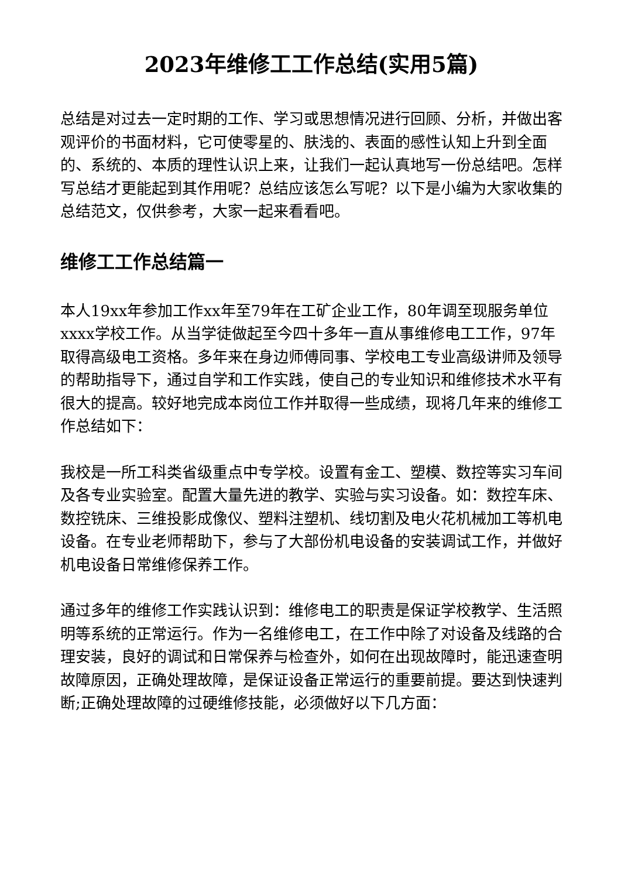2023年维修工工作总结(实用5篇)
总结是对过去一定时期的工作、学习或思想情况进行回顾、分析，并做出客观评价的书面材料，它可使零星的、肤浅的、表面的感性认知上升到全面的、系统的、本质的理性认识上来，让我们一起认真地写一份总结吧。怎样写总结才更能起到其作用呢？总结应该怎么写呢？以下是小编为大家收集的总结范文，仅供参考，大家一起来看看吧。
维修工工作总结篇一
本人19xx年参加工作xx年至79年在工矿企业工作，80年调至现服务单位xxxx学校工作。从当学徒做起至今四十多年一直从事维修电工工作，97年取得高级电工资格。多年来在身边师傅同事、学校电工专业高级讲师及领导的帮助指导下，通过自学和工作实践，使自己的专业知识和维修技术水平有很大的提高。较好地完成本岗位工作并取得一些成绩，现将几年来的维修工作总结如下：
我校是一所工科类省级重点中专学校。设置有金工、塑模、数控等实习车间及各专业实验室。配置大量先进的教学、实验与实习设备。如：数控车床、数控铣床、三维投影成像仪、塑料注塑机、线切割及电火花机械加工等机电设备。在专业老师帮助下，参与了大部份机电设备的安装调试工作，并做好机电设备日常维修保养工作。
通过多年的维修工作实践认识到：维修电工的职责是保证学校教学、生活照明等系统的正常运行。作为一名维修电工，在工作中除了对设备及线路的合理安装，良好的调试和日常保养与检查外，如何在出现故障时，能迅速查明故障原因，正确处理故障，是保证设备正常运行的重要前提。要达到快速判断;正确处理故障的过硬维修技能，必须做好以下几方面：